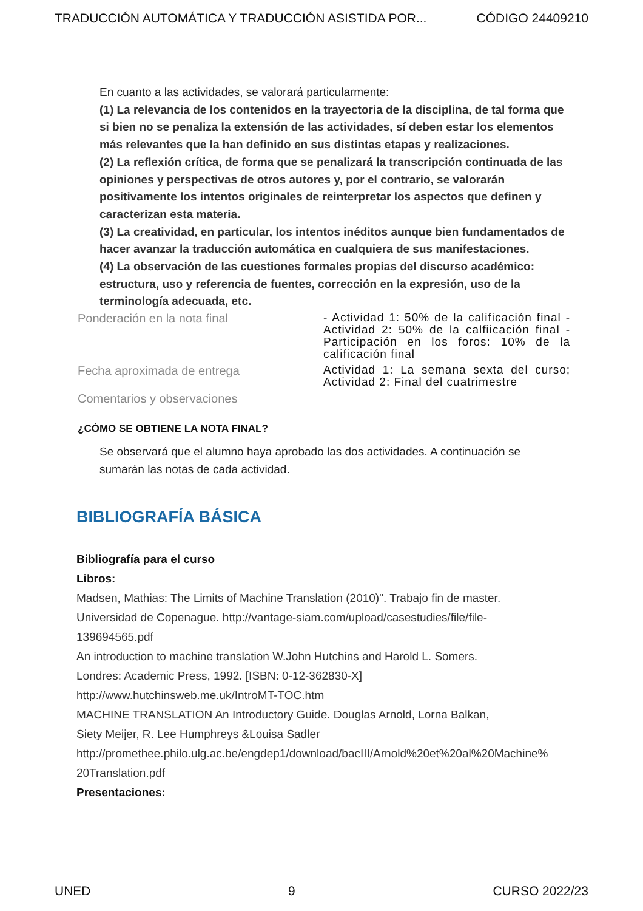TRADUCCIÓN AUTOMÁTICA Y TRADUCCIÓN ASISTIDA POR... CÓDIGO 24409210
En cuanto a las actividades, se valorará particularmente:
(1) La relevancia de los contenidos en la trayectoria de la disciplina, de tal forma que si bien no se penaliza la extensión de las actividades, sí deben estar los elementos más relevantes que la han definido en sus distintas etapas y realizaciones.
(2) La reflexión crítica, de forma que se penalizará la transcripción continuada de las opiniones y perspectivas de otros autores y, por el contrario, se valorarán positivamente los intentos originales de reinterpretar los aspectos que definen y caracterizan esta materia.
(3) La creatividad, en particular, los intentos inéditos aunque bien fundamentados de hacer avanzar la traducción automática en cualquiera de sus manifestaciones.
(4) La observación de las cuestiones formales propias del discurso académico: estructura, uso y referencia de fuentes, corrección en la expresión, uso de la terminología adecuada, etc.
| Ponderación en la nota final | - Actividad 1: 50% de la calificación final - Actividad 2: 50% de la calfiicación final - Participación en los foros: 10% de la calificación final |
| Fecha aproximada de entrega | Actividad 1: La semana sexta del curso; Actividad 2: Final del cuatrimestre |
| Comentarios y observaciones | |
¿CÓMO SE OBTIENE LA NOTA FINAL?
Se observará que el alumno haya aprobado las dos actividades. A continuación se sumarán las notas de cada actividad.
BIBLIOGRAFÍA BÁSICA
Bibliografía para el curso
Libros:
Madsen, Mathias: The Limits of Machine Translation (2010)". Trabajo fin de master.
Universidad de Copenague. http://vantage-siam.com/upload/casestudies/file/file-
139694565.pdf
An introduction to machine translation W.John Hutchins and Harold L. Somers.
Londres: Academic Press, 1992. [ISBN: 0-12-362830-X]
http://www.hutchinsweb.me.uk/IntroMT-TOC.htm
MACHINE TRANSLATION An Introductory Guide. Douglas Arnold, Lorna Balkan,
Siety Meijer, R. Lee Humphreys &Louisa Sadler
http://promethee.philo.ulg.ac.be/engdep1/download/bacIII/Arnold%20et%20al%20Machine%
20Translation.pdf
Presentaciones:
UNED 9 CURSO 2022/23